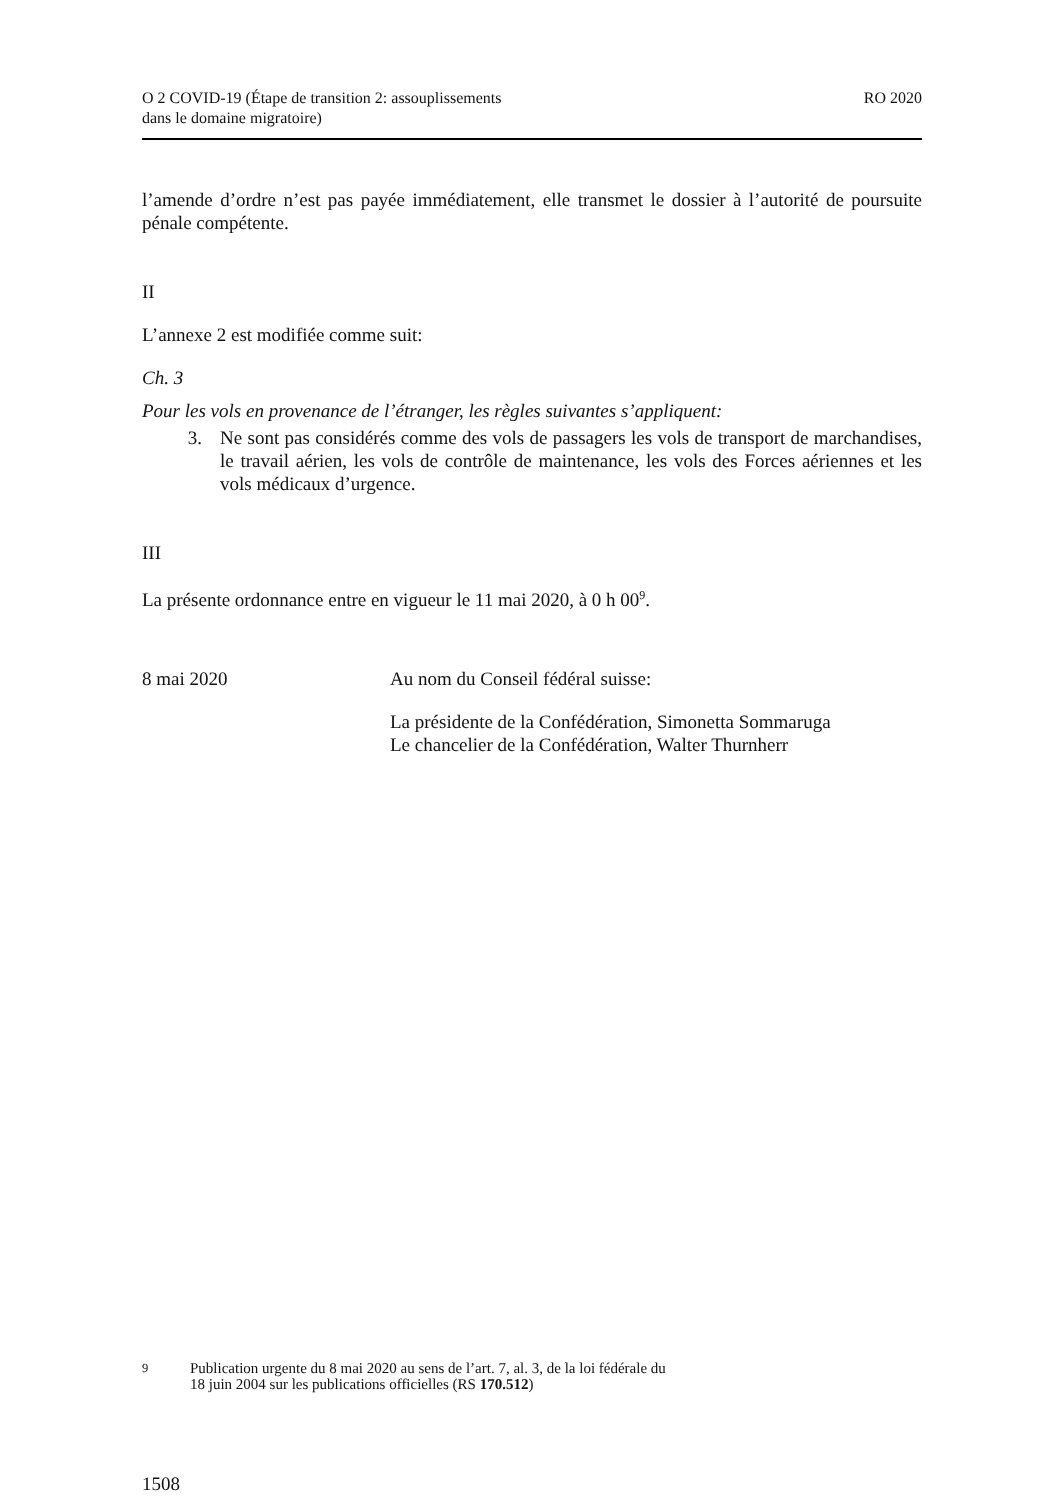O 2 COVID-19 (Étape de transition 2: assouplissements
dans le domaine migratoire)
RO 2020
l’amende d’ordre n’est pas payée immédiatement, elle transmet le dossier à l’autorité de poursuite pénale compétente.
II
L’annexe 2 est modifiée comme suit:
Ch. 3
Pour les vols en provenance de l’étranger, les règles suivantes s’appliquent:
3. Ne sont pas considérés comme des vols de passagers les vols de transport de marchandises, le travail aérien, les vols de contrôle de maintenance, les vols des Forces aériennes et les vols médicaux d’urgence.
III
La présente ordonnance entre en vigueur le 11 mai 2020, à 0 h 00<sup>9</sup>.
8 mai 2020 Au nom du Conseil fédéral suisse:
La présidente de la Confédération, Simonetta Sommaruga
Le chancelier de la Confédération, Walter Thurnherr
<sup>9</sup> Publication urgente du 8 mai 2020 au sens de l’art. 7, al. 3, de la loi fédérale du
18 juin 2004 sur les publications officielles (RS 170.512)
1508